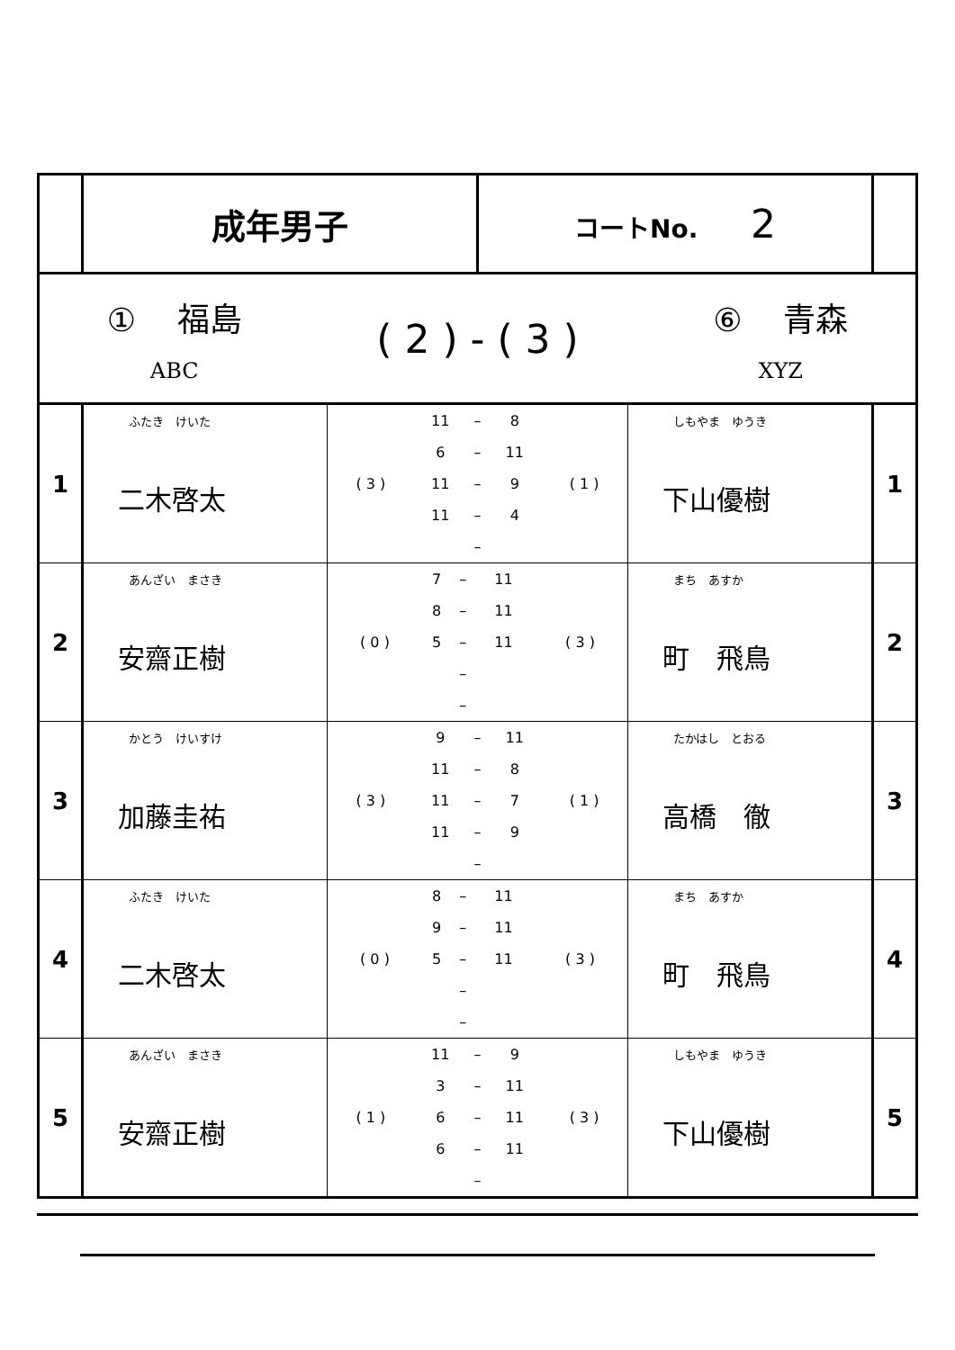| | 成年男子 | | コートNo. 2 | | |
| ① 福島 ABC ( 2 ) - ( 3 ) ⑥ 青森 XYZ | | | | | |
| 1 | ふたき けいた 二木啓太 | / ( 3 ) / 11 / – / 8 / ( 1 ) / / / 6 / – / 11 / / / / 11 / – / 9 / / / / 11 / – / 4 / / / / / – / / / | | しもやま ゆうき 下山優樹 | 1 |
| 2 | あんざい まさき 安齋正樹 | / ( 0 ) / 7 / – / 11 / ( 3 ) / / / 8 / – / 11 / / / / 5 / – / 11 / / / / / – / / / / / / – / / / | | まち あすか 町 飛鳥 | 2 |
| 3 | かとう けいすけ 加藤圭祐 | / ( 3 ) / 9 / – / 11 / ( 1 ) / / / 11 / – / 8 / / / / 11 / – / 7 / / / / 11 / – / 9 / / / / / – / / / | | たかはし とおる 高橋 徹 | 3 |
| 4 | ふたき けいた 二木啓太 | / ( 0 ) / 8 / – / 11 / ( 3 ) / / / 9 / – / 11 / / / / 5 / – / 11 / / / / / – / / / / / / – / / / | | まち あすか 町 飛鳥 | 4 |
| 5 | あんざい まさき 安齋正樹 | / ( 1 ) / 11 / – / 9 / ( 3 ) / / / 3 / – / 11 / / / / 6 / – / 11 / / / / 6 / – / 11 / / / / / – / / / | | しもやま ゆうき 下山優樹 | 5 |